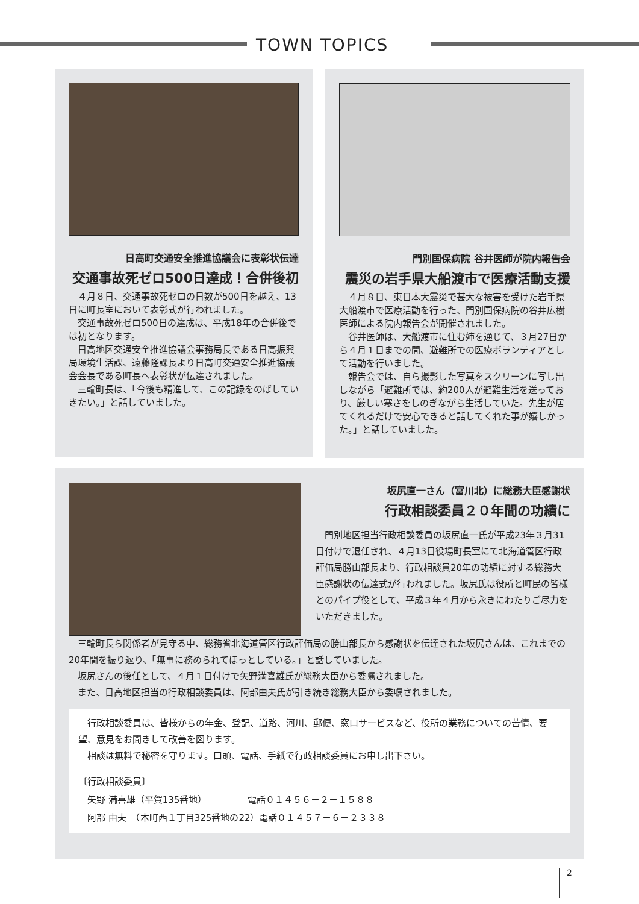TOWN TOPICS
日高町交通安全推進協議会に表彰状伝達
交通事故死ゼロ500日達成！合併後初
４月８日、交通事故死ゼロの日数が500日を越え、13日に町長室において表彰式が行われました。
交通事故死ゼロ500日の達成は、平成18年の合併後では初となります。
日高地区交通安全推進協議会事務局長である日高振興局環境生活課、遠藤隆課長より日高町交通安全推進協議会会長である町長へ表彰状が伝達されました。
三輪町長は、「今後も精進して、この記録をのばしていきたい。」と話していました。
門別国保病院 谷井医師が院内報告会
震災の岩手県大船渡市で医療活動支援
４月８日、東日本大震災で甚大な被害を受けた岩手県大船渡市で医療活動を行った、門別国保病院の谷井広樹医師による院内報告会が開催されました。
谷井医師は、大船渡市に住む姉を通じて、３月27日から４月１日までの間、避難所での医療ボランティアとして活動を行いました。
報告会では、自ら撮影した写真をスクリーンに写し出しながら「避難所では、約200人が避難生活を送っており、厳しい寒さをしのぎながら生活していた。先生が居てくれるだけで安心できると話してくれた事が嬉しかった。」と話していました。
坂尻直一さん（富川北）に総務大臣感謝状
行政相談委員２０年間の功績に
門別地区担当行政相談委員の坂尻直一氏が平成23年３月31日付けで退任され、４月13日役場町長室にて北海道管区行政評価局勝山部長より、行政相談員20年の功績に対する総務大臣感謝状の伝達式が行われました。坂尻氏は役所と町民の皆様とのパイプ役として、平成３年４月から永きにわたりご尽力をいただきました。
三輪町長ら関係者が見守る中、総務省北海道管区行政評価局の勝山部長から感謝状を伝達された坂尻さんは、これまでの20年間を振り返り、「無事に務められてほっとしている。」と話していました。
坂尻さんの後任として、４月１日付けで矢野満喜雄氏が総務大臣から委嘱されました。
また、日高地区担当の行政相談委員は、阿部由夫氏が引き続き総務大臣から委嘱されました。
行政相談委員は、皆様からの年金、登記、道路、河川、郵便、窓口サービスなど、役所の業務についての苦情、要望、意見をお聞きして改善を図ります。
相談は無料で秘密を守ります。口頭、電話、手紙で行政相談委員にお申し出下さい。
〔行政相談委員〕
　矢野 満喜雄（平賀135番地）　　　　　電話０１４５６－２－１５８８
　阿部 由夫　（本町西１丁目325番地の22）電話０１４５７－６－２３３８
2